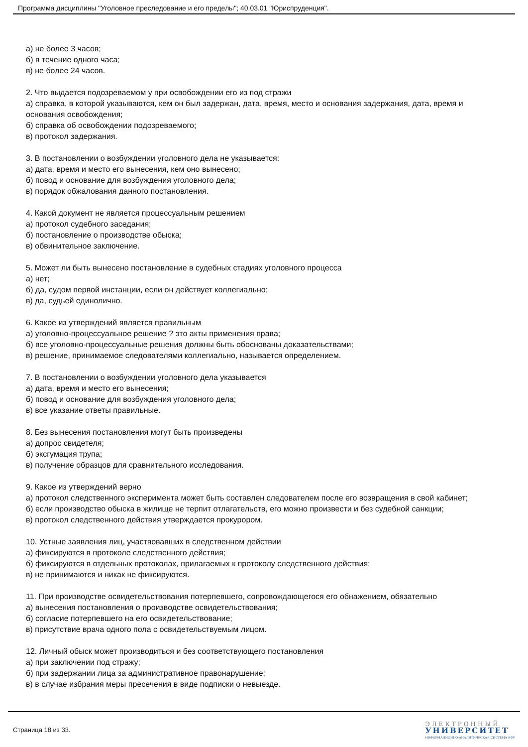Программа дисциплины "Уголовное преследование и его пределы"; 40.03.01 "Юриспруденция".
а) не более 3 часов;
б) в течение одного часа;
в) не более 24 часов.
2. Что выдается подозреваемом у при освобождении его из под стражи
а) справка, в которой указываются, кем он был задержан, дата, время, место и основания задержания, дата, время и основания освобождения;
б) справка об освобождении подозреваемого;
в) протокол задержания.
3. В постановлении о возбуждении уголовного дела не указывается:
а) дата, время и место его вынесения, кем оно вынесено;
б) повод и основание для возбуждения уголовного дела;
в) порядок обжалования данного постановления.
4. Какой документ не является процессуальным решением
а) протокол судебного заседания;
б) постановление о производстве обыска;
в) обвинительное заключение.
5. Может ли быть вынесено постановление в судебных стадиях уголовного процесса
а) нет;
б) да, судом первой инстанции, если он действует коллегиально;
в) да, судьей единолично.
6. Какое из утверждений является правильным
а) уголовно-процессуальное решение ? это акты применения права;
б) все уголовно-процессуальные решения должны быть обоснованы доказательствами;
в) решение, принимаемое следователями коллегиально, называется определением.
7. В постановлении о возбуждении уголовного дела указывается
а) дата, время и место его вынесения;
б) повод и основание для возбуждения уголовного дела;
в) все указание ответы правильные.
8. Без вынесения постановления могут быть произведены
а) допрос свидетеля;
б) эксгумация трупа;
в) получение образцов для сравнительного исследования.
9. Какое из утверждений верно
а) протокол следственного эксперимента может быть составлен следователем после его возвращения в свой кабинет;
б) если производство обыска в жилище не терпит отлагательств, его можно произвести и без судебной санкции;
в) протокол следственного действия утверждается прокурором.
10. Устные заявления лиц, участвовавших в следственном действии
а) фиксируются в протоколе следственного действия;
б) фиксируются в отдельных протоколах, прилагаемых к протоколу следственного действия;
в) не принимаются и никак не фиксируются.
11. При производстве освидетельствования потерпевшего, сопровождающегося его обнажением, обязательно
а) вынесения постановления о производстве освидетельствования;
б) согласие потерпевшего на его освидетельствование;
в) присутствие врача одного пола с освидетельствуемым лицом.
12. Личный обыск может производиться и без соответствующего постановления
а) при заключении под стражу;
б) при задержании лица за административное правонарушение;
в) в случае избрания меры пресечения в виде подписки о невыезде.
Страница 18 из 33.
ЭЛЕКТРОННЫЙ
УНИВЕРСИТЕТ
ИНФОРМАЦИОННО-АНАЛИТИЧЕСКАЯ СИСТЕМА КФУ